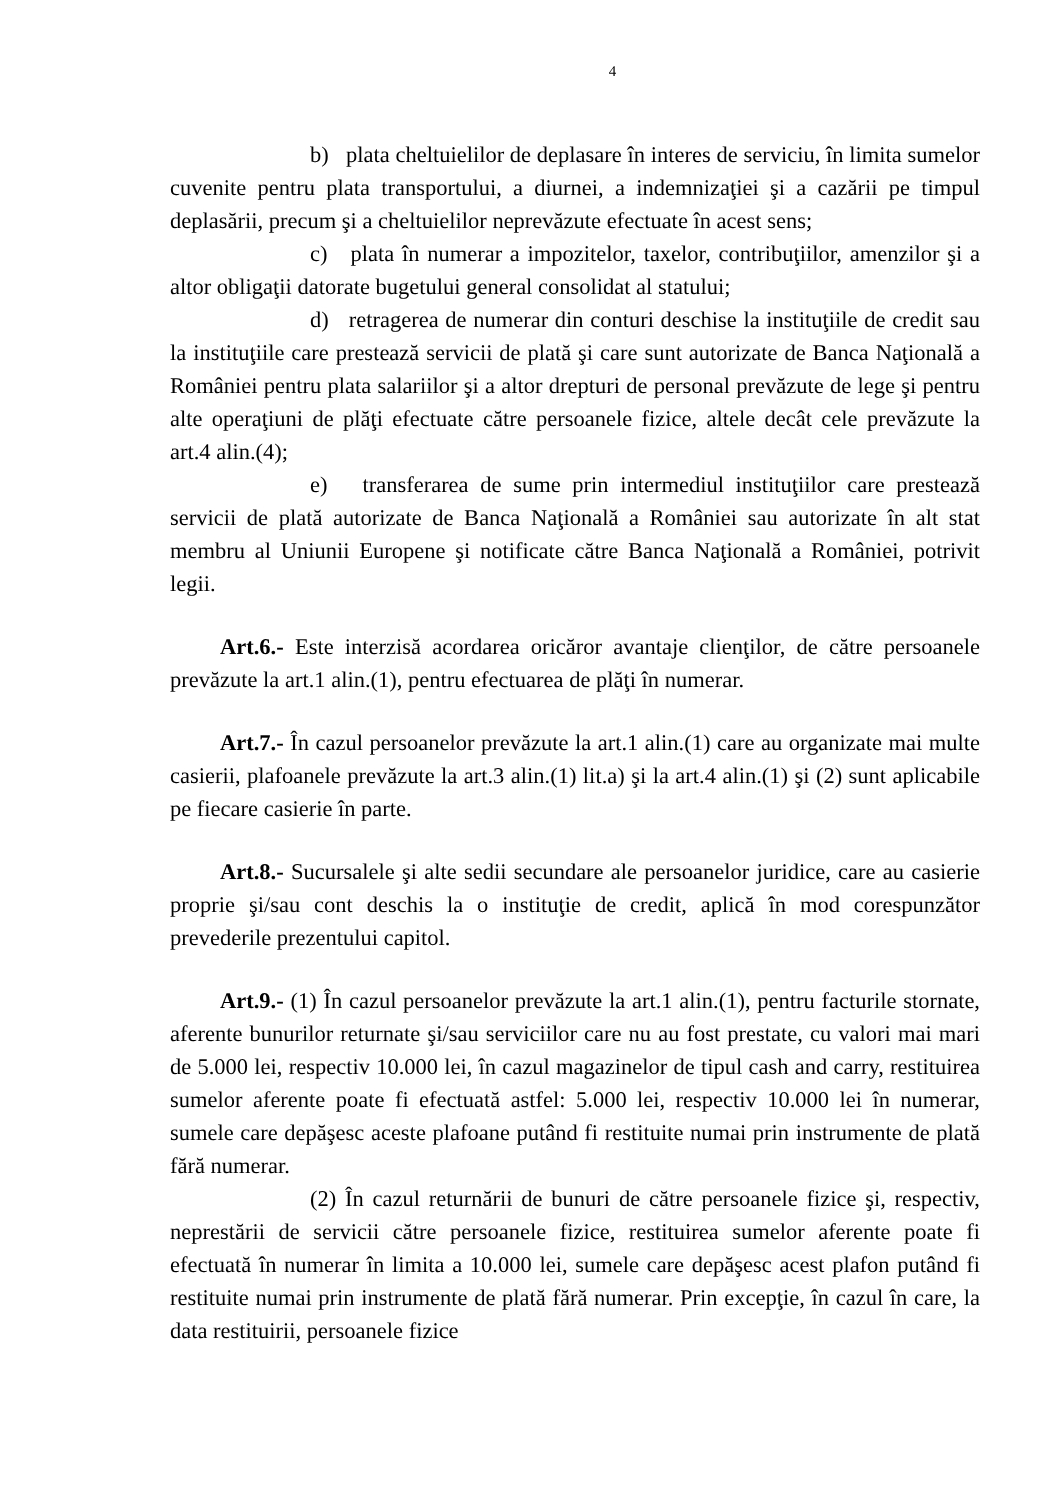4
b) plata cheltuielilor de deplasare în interes de serviciu, în limita sumelor cuvenite pentru plata transportului, a diurnei, a indemnizaţiei şi a cazării pe timpul deplasării, precum şi a cheltuielilor neprevăzute efectuate în acest sens;
c) plata în numerar a impozitelor, taxelor, contribuţiilor, amenzilor şi a altor obligaţii datorate bugetului general consolidat al statului;
d) retragerea de numerar din conturi deschise la instituţiile de credit sau la instituţiile care prestează servicii de plată şi care sunt autorizate de Banca Naţională a României pentru plata salariilor şi a altor drepturi de personal prevăzute de lege şi pentru alte operaţiuni de plăţi efectuate către persoanele fizice, altele decât cele prevăzute la art.4 alin.(4);
e) transferarea de sume prin intermediul instituţiilor care prestează servicii de plată autorizate de Banca Naţională a României sau autorizate în alt stat membru al Uniunii Europene şi notificate către Banca Naţională a României, potrivit legii.
Art.6.- Este interzisă acordarea oricăror avantaje clienţilor, de către persoanele prevăzute la art.1 alin.(1), pentru efectuarea de plăţi în numerar.
Art.7.- În cazul persoanelor prevăzute la art.1 alin.(1) care au organizate mai multe casierii, plafoanele prevăzute la art.3 alin.(1) lit.a) şi la art.4 alin.(1) şi (2) sunt aplicabile pe fiecare casierie în parte.
Art.8.- Sucursalele şi alte sedii secundare ale persoanelor juridice, care au casierie proprie şi/sau cont deschis la o instituţie de credit, aplică în mod corespunzător prevederile prezentului capitol.
Art.9.- (1) În cazul persoanelor prevăzute la art.1 alin.(1), pentru facturile stornate, aferente bunurilor returnate şi/sau serviciilor care nu au fost prestate, cu valori mai mari de 5.000 lei, respectiv 10.000 lei, în cazul magazinelor de tipul cash and carry, restituirea sumelor aferente poate fi efectuată astfel: 5.000 lei, respectiv 10.000 lei în numerar, sumele care depăşesc aceste plafoane putând fi restituite numai prin instrumente de plată fără numerar.
(2) În cazul returnării de bunuri de către persoanele fizice şi, respectiv, neprestării de servicii către persoanele fizice, restituirea sumelor aferente poate fi efectuată în numerar în limita a 10.000 lei, sumele care depăşesc acest plafon putând fi restituite numai prin instrumente de plată fără numerar. Prin excepţie, în cazul în care, la data restituirii, persoanele fizice